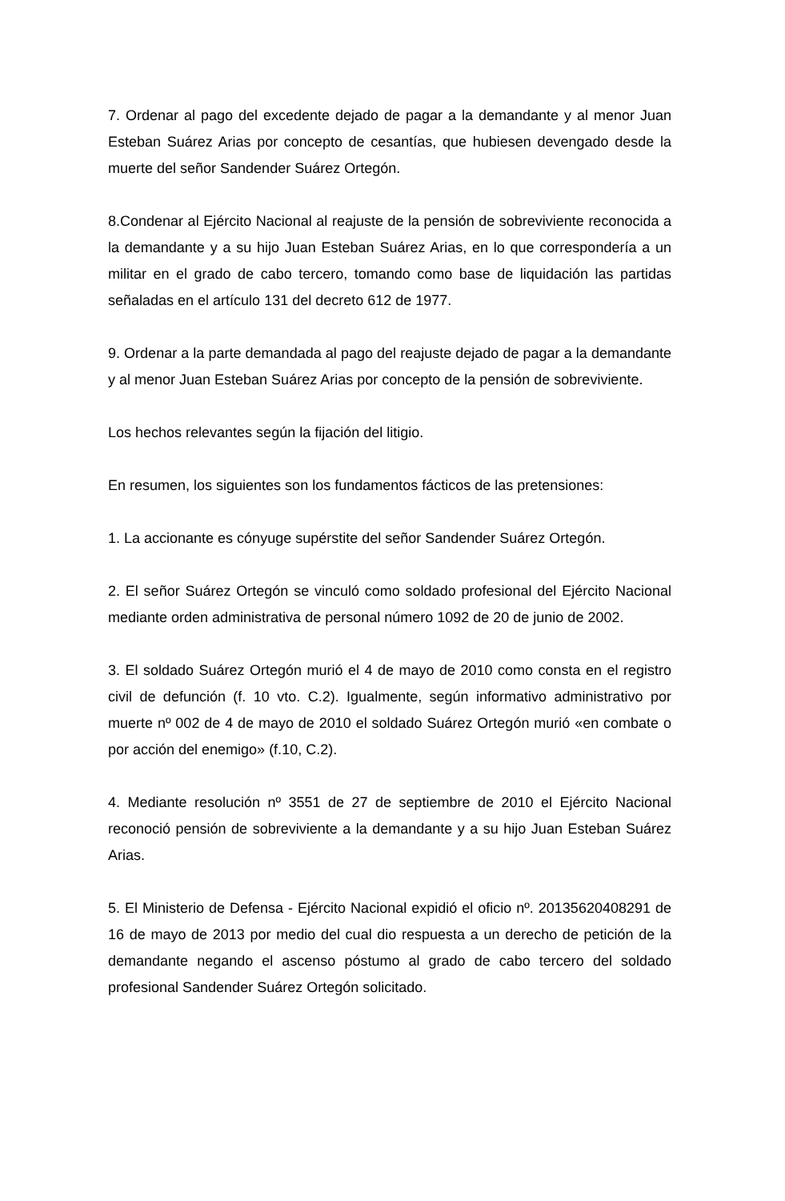7. Ordenar al pago del excedente dejado de pagar a la demandante y al menor Juan Esteban Suárez Arias por concepto de cesantías, que hubiesen devengado desde la muerte del señor Sandender Suárez Ortegón.
8.Condenar al Ejército Nacional al reajuste de la pensión de sobreviviente reconocida a la demandante y a su hijo Juan Esteban Suárez Arias, en lo que correspondería a un militar en el grado de cabo tercero, tomando como base de liquidación las partidas señaladas en el artículo 131 del decreto 612 de 1977.
9. Ordenar a la parte demandada al pago del reajuste dejado de pagar a la demandante y al menor Juan Esteban Suárez Arias por concepto de la pensión de sobreviviente.
Los hechos relevantes según la fijación del litigio.
En resumen, los siguientes son los fundamentos fácticos de las pretensiones:
1. La accionante es cónyuge supérstite del señor Sandender Suárez Ortegón.
2. El señor Suárez Ortegón se vinculó como soldado profesional del Ejército Nacional mediante orden administrativa de personal número 1092 de 20 de junio de 2002.
3. El soldado Suárez Ortegón murió el 4 de mayo de 2010 como consta en el registro civil de defunción (f. 10 vto. C.2). Igualmente, según informativo administrativo por muerte nº 002 de 4 de mayo de 2010 el soldado Suárez Ortegón murió «en combate o por acción del enemigo» (f.10, C.2).
4. Mediante resolución nº 3551 de 27 de septiembre de 2010 el Ejército Nacional reconoció pensión de sobreviviente a la demandante y a su hijo Juan Esteban Suárez Arias.
5. El Ministerio de Defensa - Ejército Nacional expidió el oficio nº. 20135620408291 de 16 de mayo de 2013 por medio del cual dio respuesta a un derecho de petición de la demandante negando el ascenso póstumo al grado de cabo tercero del soldado profesional Sandender Suárez Ortegón solicitado.